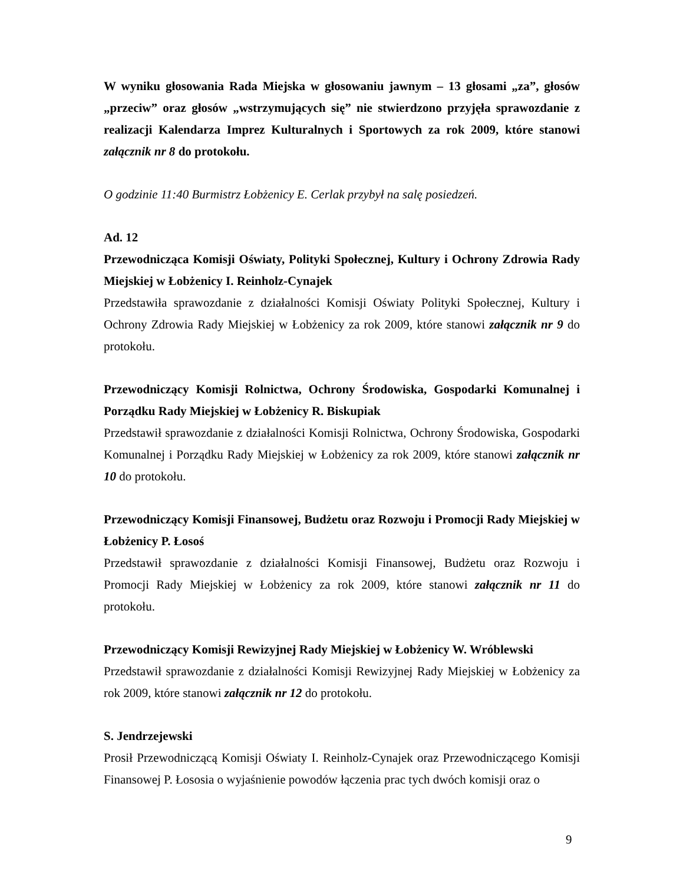W wyniku głosowania Rada Miejska w głosowaniu jawnym – 13 głosami „za”, głosów „przeciw” oraz głosów „wstrzymujących się” nie stwierdzono przyjęła sprawozdanie z realizacji Kalendarza Imprez Kulturalnych i Sportowych za rok 2009, które stanowi załącznik nr 8 do protokołu.
O godzinie 11:40 Burmistrz Łobżenicy E. Cerlak przybył na salę posiedzeń.
Ad. 12
Przewodnicząca Komisji Oświaty, Polityki Społecznej, Kultury i Ochrony Zdrowia Rady Miejskiej w Łobżenicy I. Reinholz-Cynajek
Przedstawiła sprawozdanie z działalności Komisji Oświaty Polityki Społecznej, Kultury i Ochrony Zdrowia Rady Miejskiej w Łobżenicy za rok 2009, które stanowi załącznik nr 9 do protokołu.
Przewodniczący Komisji Rolnictwa, Ochrony Środowiska, Gospodarki Komunalnej i Porządku Rady Miejskiej w Łobżenicy R. Biskupiak
Przedstawił sprawozdanie z działalności Komisji Rolnictwa, Ochrony Środowiska, Gospodarki Komunalnej i Porządku Rady Miejskiej w Łobżenicy za rok 2009, które stanowi załącznik nr 10 do protokołu.
Przewodniczący Komisji Finansowej, Budżetu oraz Rozwoju i Promocji Rady Miejskiej w Łobżenicy P. Łosoś
Przedstawił sprawozdanie z działalności Komisji Finansowej, Budżetu oraz Rozwoju i Promocji Rady Miejskiej w Łobżenicy za rok 2009, które stanowi załącznik nr 11 do protokołu.
Przewodniczący Komisji Rewizyjnej Rady Miejskiej w Łobżenicy W. Wróblewski
Przedstawił sprawozdanie z działalności Komisji Rewizyjnej Rady Miejskiej w Łobżenicy za rok 2009, które stanowi załącznik nr 12 do protokołu.
S. Jendrzejewski
Prosił Przewodniczącą Komisji Oświaty I. Reinholz-Cynajek oraz Przewodniczącego Komisji Finansowej P. Łososia o wyjaśnienie powodów łączenia prac tych dwóch komisji oraz o
9